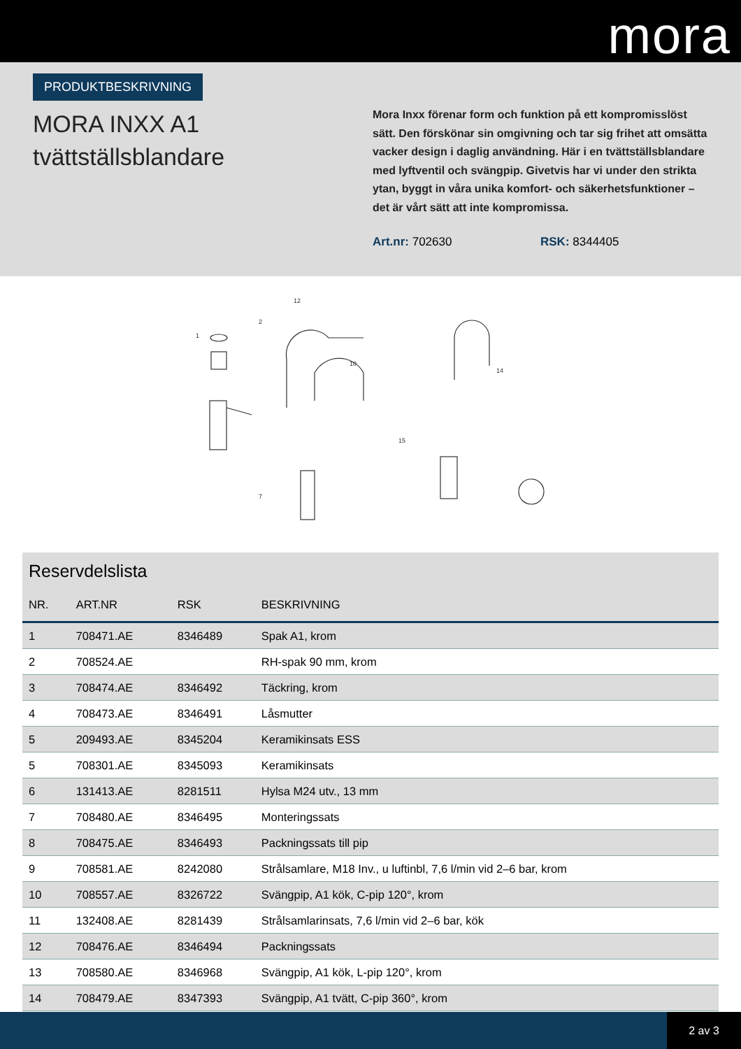mora
PRODUKTBESKRIVNING
MORA INXX A1
tvättställsblandare
Mora Inxx förenar form och funktion på ett kompromisslöst sätt. Den förskönar sin omgivning och tar sig frihet att omsätta vacker design i daglig användning. Här i en tvättställsblandare med lyftventil och svängpip. Givetvis har vi under den strikta ytan, byggt in våra unika komfort- och säkerhetsfunktioner – det är vårt sätt att inte kompromissa.
Art.nr: 702630 RSK: 8344405
1
2
12
10
14
15
7
Reservdelslista
| NR. | ART.NR | RSK | BESKRIVNING |
| --- | --- | --- | --- |
| 1 | 708471.AE | 8346489 | Spak A1, krom |
| 2 | 708524.AE | | RH-spak 90 mm, krom |
| 3 | 708474.AE | 8346492 | Täckring, krom |
| 4 | 708473.AE | 8346491 | Låsmutter |
| 5 | 209493.AE | 8345204 | Keramikinsats ESS |
| 5 | 708301.AE | 8345093 | Keramikinsats |
| 6 | 131413.AE | 8281511 | Hylsa M24 utv., 13 mm |
| 7 | 708480.AE | 8346495 | Monteringssats |
| 8 | 708475.AE | 8346493 | Packningssats till pip |
| 9 | 708581.AE | 8242080 | Strålsamlare, M18 Inv., u luftinbl, 7,6 l/min vid 2–6 bar, krom |
| 10 | 708557.AE | 8326722 | Svängpip, A1 kök, C-pip 120°, krom |
| 11 | 132408.AE | 8281439 | Strålsamlarinsats, 7,6 l/min vid 2–6 bar, kök |
| 12 | 708476.AE | 8346494 | Packningssats |
| 13 | 708580.AE | 8346968 | Svängpip, A1 kök, L-pip 120°, krom |
| 14 | 708479.AE | 8347393 | Svängpip, A1 tvätt, C-pip 360°, krom |
2 av 3